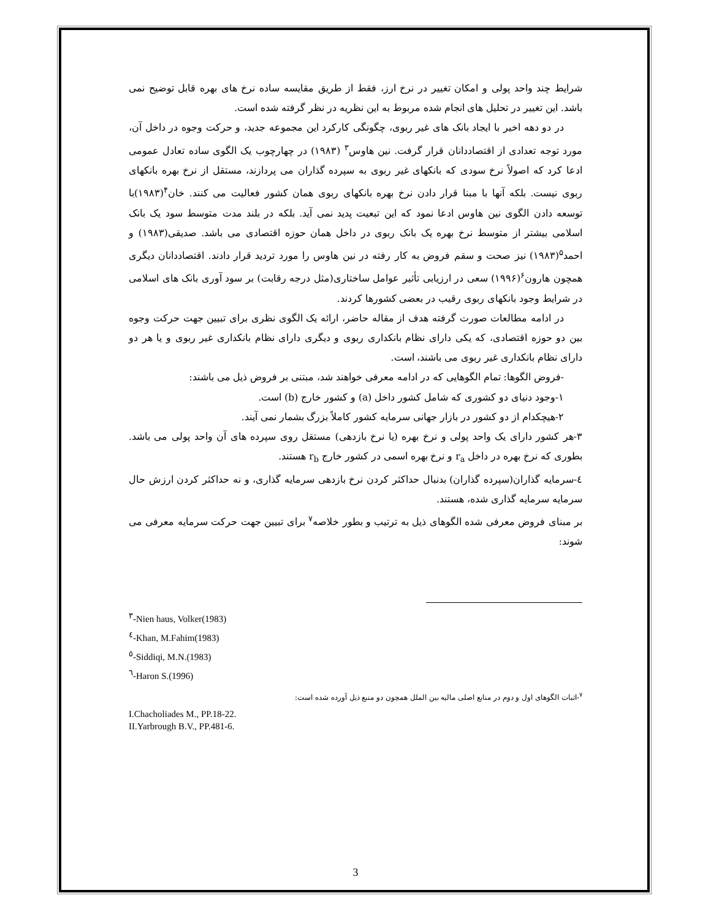شرایط چند واحد پولی و امکان تغییر در نرخ ارز، فقط از طریق مقایسه ساده نرخ های بهره قابل توضیح نمی باشد. این تغییر در تحلیل های انجام شده مربوط به این نظریه در نظر گرفته شده است.
در دو دهه اخیر با ایجاد بانک های غیر ربوی، چگونگی کارکرد این مجموعه جدید، و حرکت وجوه در داخل آن، مورد توجه تعدادی از اقتصاددانان قرار گرفت. نین هاوس<sup>۳</sup> (۱۹۸۳) در چهارچوب یک الگوی ساده تعادل عمومی ادعا کرد که اصولاً نرخ سودی که بانکهای غیر ربوی به سپرده گذاران می پردازند، مستقل از نرخ بهره بانکهای ربوی نیست. بلکه آنها با مبنا قرار دادن نرخ بهره بانکهای ربوی همان کشور فعالیت می کنند. خان<sup>۴</sup>(۱۹۸۳)با توسعه دادن الگوی نین هاوس ادعا نمود که این تبعیت پدید نمی آید. بلکه در بلند مدت متوسط سود یک بانک اسلامی بیشتر از متوسط نرخ بهره یک بانک ربوی در داخل همان حوزه اقتصادی می باشد. صدیقی(۱۹۸۳) و احمد<sup>۵</sup>(۱۹۸۳) نیز صحت و سقم فروض به کار رفته در نین هاوس را مورد تردید قرار دادند. اقتصاددانان دیگری همچون هارون<sup>۶</sup>(۱۹۹۶) سعی در ارزیابی تأثیر عوامل ساختاری(مثل درجه رقابت) بر سود آوری بانک های اسلامی در شرایط وجود بانکهای ربوی رقیب در بعضی کشورها کردند.
در ادامه مطالعات صورت گرفته هدف از مقاله حاضر، ارائه یک الگوی نظری برای تبیین جهت حرکت وجوه بین دو حوزه اقتصادی، که یکی دارای نظام بانکداری ربوی و دیگری دارای نظام بانکداری غیر ربوی و یا هر دو دارای نظام بانکداری غیر ربوی می باشند، است.
-فروض الگوها: تمام الگوهایی که در ادامه معرفی خواهند شد، مبتنی بر فروض ذیل می باشند:
۱-وجود دنیای دو کشوری که شامل کشور داخل (a) و کشور خارج (b) است.
۲-هیچکدام از دو کشور در بازار جهانی سرمایه کشور کاملاً بزرگ بشمار نمی آیند.
۳-هر کشور دارای یک واحد پولی و نرخ بهره (یا نرخ بازدهی) مستقل روی سپرده های آن واحد پولی می باشد. بطوری که نرخ بهره در داخل r<sub>a</sub> و نرخ بهره اسمی در کشور خارج r<sub>b</sub> هستند.
٤-سرمایه گذاران(سپرده گذاران) بدنبال حداکثر کردن نرخ بازدهی سرمایه گذاری، و نه حداکثر کردن ارزش حال سرمایه سرمایه گذاری شده، هستند.
بر مبنای فروض معرفی شده الگوهای ذیل به ترتیب و بطور خلاصه<sup>۷</sup> برای تبیین جهت حرکت سرمایه معرفی می شوند:
<sup>۳</sup>-Nien haus, Volker(1983)
<sup>٤</sup>-Khan, M.Fahim(1983)
<sup>٥</sup>-Siddiqi, M.N.(1983)
<sup>٦</sup>-Haron S.(1996)
<sup>۷</sup>-اثبات الگوهای اول و دوم در منابع اصلی مالیه بین الملل همچون دو منبع ذیل آورده شده است:
I.Chacholiades M., PP.18-22.
II.Yarbrough B.V., PP.481-6.
3